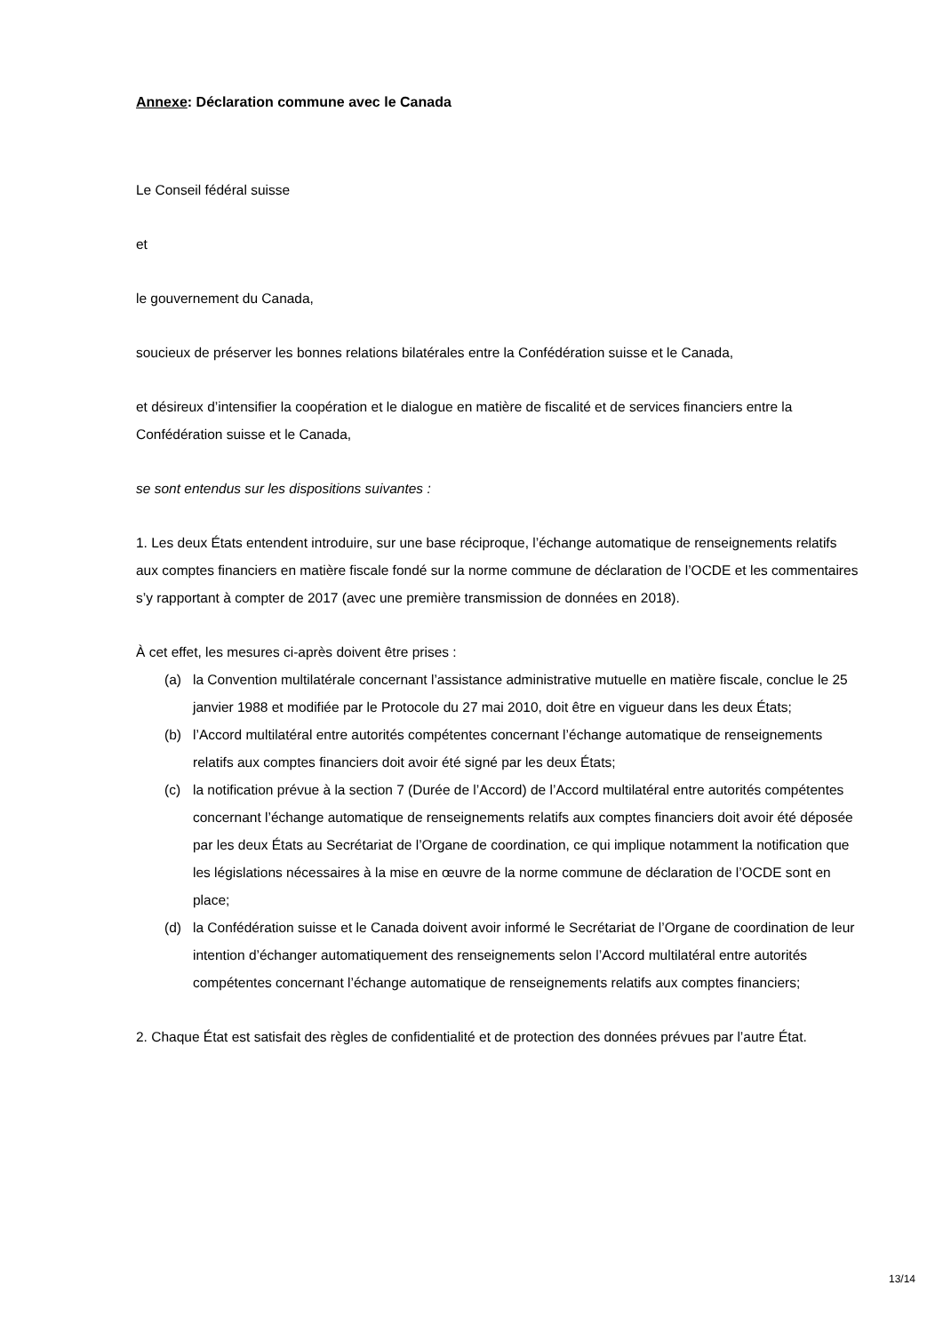Annexe: Déclaration commune avec le Canada
Le Conseil fédéral suisse
et
le gouvernement du Canada,
soucieux de préserver les bonnes relations bilatérales entre la Confédération suisse et le Canada,
et désireux d’intensifier la coopération et le dialogue en matière de fiscalité et de services financiers entre la Confédération suisse et le Canada,
se sont entendus sur les dispositions suivantes :
1. Les deux États entendent introduire, sur une base réciproque, l’échange automatique de renseignements relatifs aux comptes financiers en matière fiscale fondé sur la norme commune de déclaration de l’OCDE et les commentaires s’y rapportant à compter de 2017 (avec une première transmission de données en 2018).
À cet effet, les mesures ci-après doivent être prises :
(a) la Convention multilatérale concernant l’assistance administrative mutuelle en matière fiscale, conclue le 25 janvier 1988 et modifiée par le Protocole du 27 mai 2010, doit être en vigueur dans les deux États;
(b) l’Accord multilatéral entre autorités compétentes concernant l’échange automatique de renseignements relatifs aux comptes financiers doit avoir été signé par les deux États;
(c) la notification prévue à la section 7 (Durée de l’Accord) de l’Accord multilatéral entre autorités compétentes concernant l’échange automatique de renseignements relatifs aux comptes financiers doit avoir été déposée par les deux États au Secrétariat de l’Organe de coordination, ce qui implique notamment la notification que les législations nécessaires à la mise en œuvre de la norme commune de déclaration de l’OCDE sont en place;
(d) la Confédération suisse et le Canada doivent avoir informé le Secrétariat de l’Organe de coordination de leur intention d’échanger automatiquement des renseignements selon l’Accord multilatéral entre autorités compétentes concernant l’échange automatique de renseignements relatifs aux comptes financiers;
2. Chaque État est satisfait des règles de confidentialité et de protection des données prévues par l’autre État.
13/14